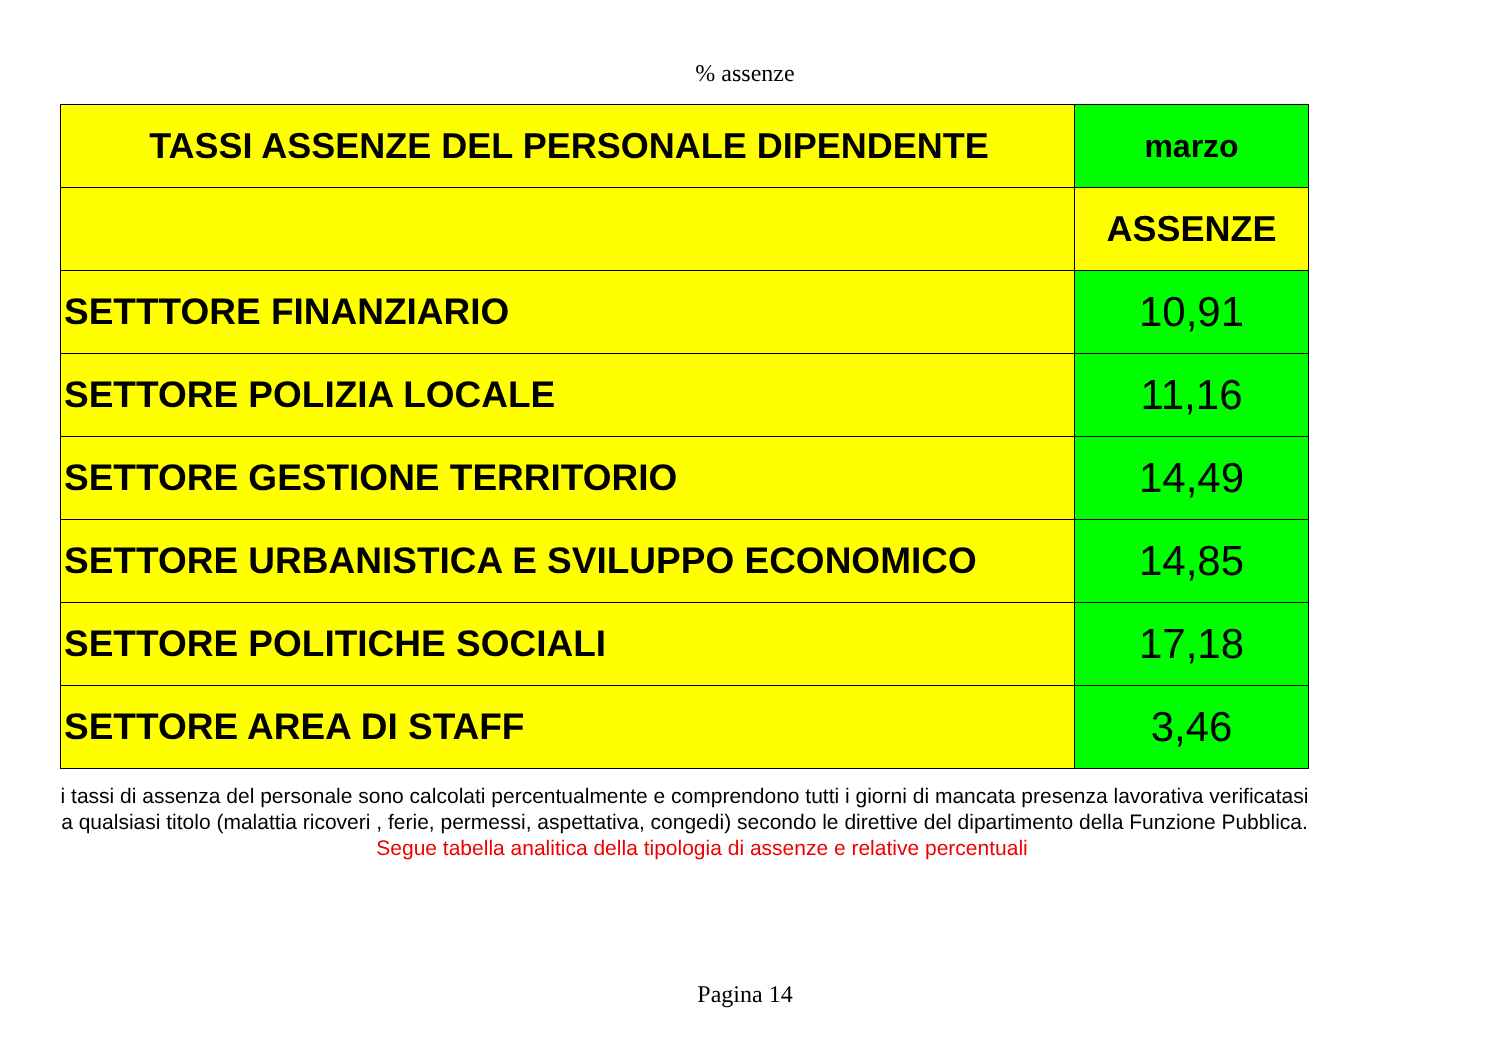% assenze
| TASSI ASSENZE DEL PERSONALE DIPENDENTE | marzo |
| --- | --- |
| | ASSENZE |
| SETTTORE FINANZIARIO | 10,91 |
| SETTORE POLIZIA LOCALE | 11,16 |
| SETTORE GESTIONE TERRITORIO | 14,49 |
| SETTORE URBANISTICA E SVILUPPO ECONOMICO | 14,85 |
| SETTORE POLITICHE SOCIALI | 17,18 |
| SETTORE AREA DI STAFF | 3,46 |
i tassi di assenza del personale sono calcolati percentualmente e comprendono tutti i giorni di mancata presenza lavorativa verificatasi a qualsiasi titolo (malattia ricoveri , ferie, permessi, aspettativa, congedi) secondo le direttive del dipartimento della Funzione Pubblica. Segue tabella analitica della tipologia di assenze e relative percentuali
Pagina 14